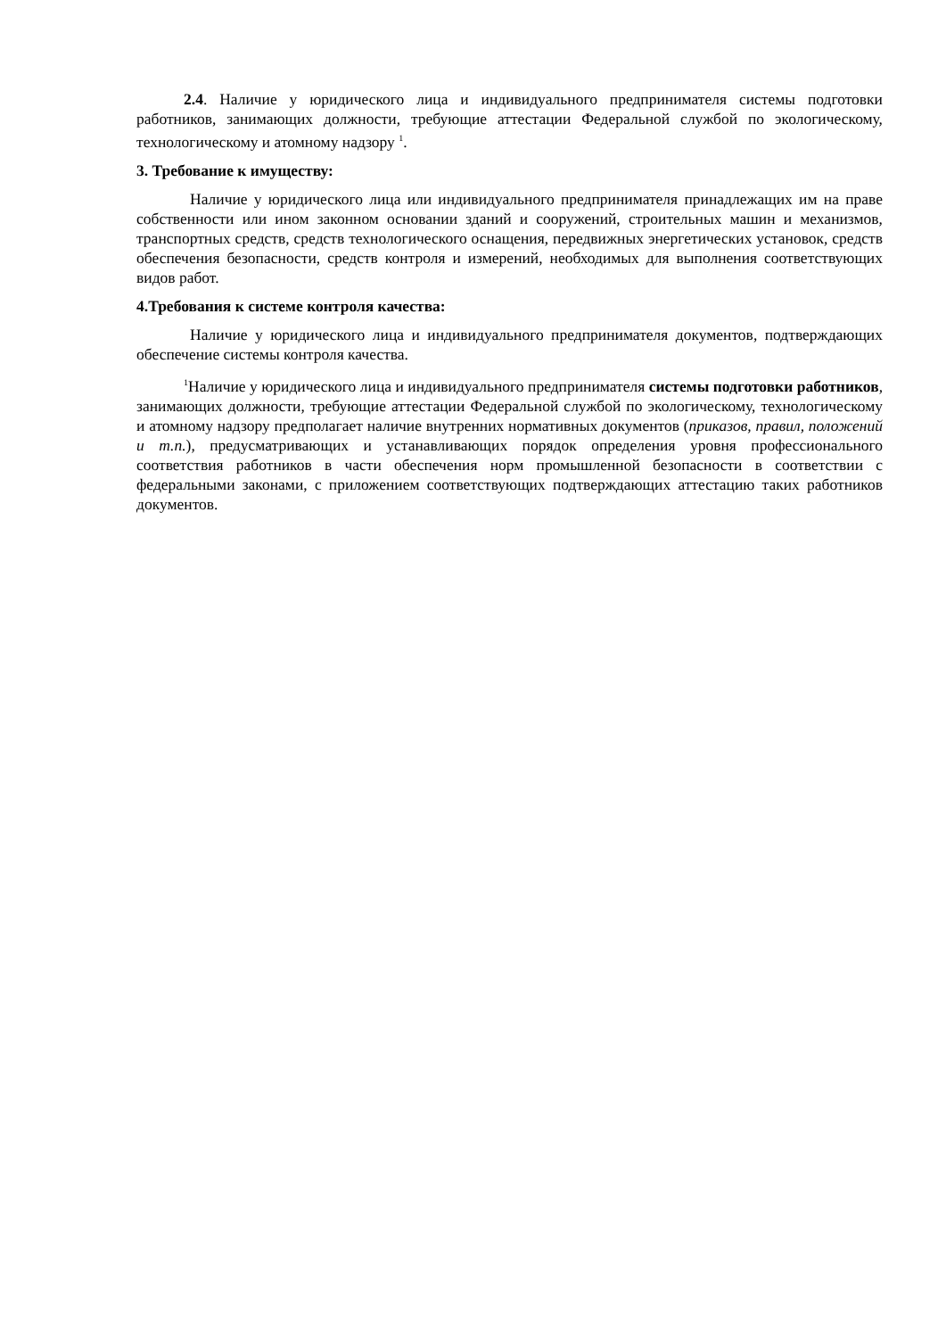2.4. Наличие у юридического лица и индивидуального предпринимателя системы подготовки работников, занимающих должности, требующие аттестации Федеральной службой по экологическому, технологическому и атомному надзору <sup>1</sup>.
3. Требование к имуществу:
Наличие у юридического лица или индивидуального предпринимателя принадлежащих им на праве собственности или ином законном основании зданий и сооружений, строительных машин и механизмов, транспортных средств, средств технологического оснащения, передвижных энергетических установок, средств обеспечения безопасности, средств контроля и измерений, необходимых для выполнения соответствующих видов работ.
4.Требования к системе контроля качества:
Наличие у юридического лица и индивидуального предпринимателя документов, подтверждающих обеспечение системы контроля качества.
<sup>1</sup> Наличие у юридического лица и индивидуального предпринимателя системы подготовки работников, занимающих должности, требующие аттестации Федеральной службой по экологическому, технологическому и атомному надзору предполагает наличие внутренних нормативных документов (приказов, правил, положений и т.п.), предусматривающих и устанавливающих порядок определения уровня профессионального соответствия работников в части обеспечения норм промышленной безопасности в соответствии с федеральными законами, с приложением соответствующих подтверждающих аттестацию таких работников документов.